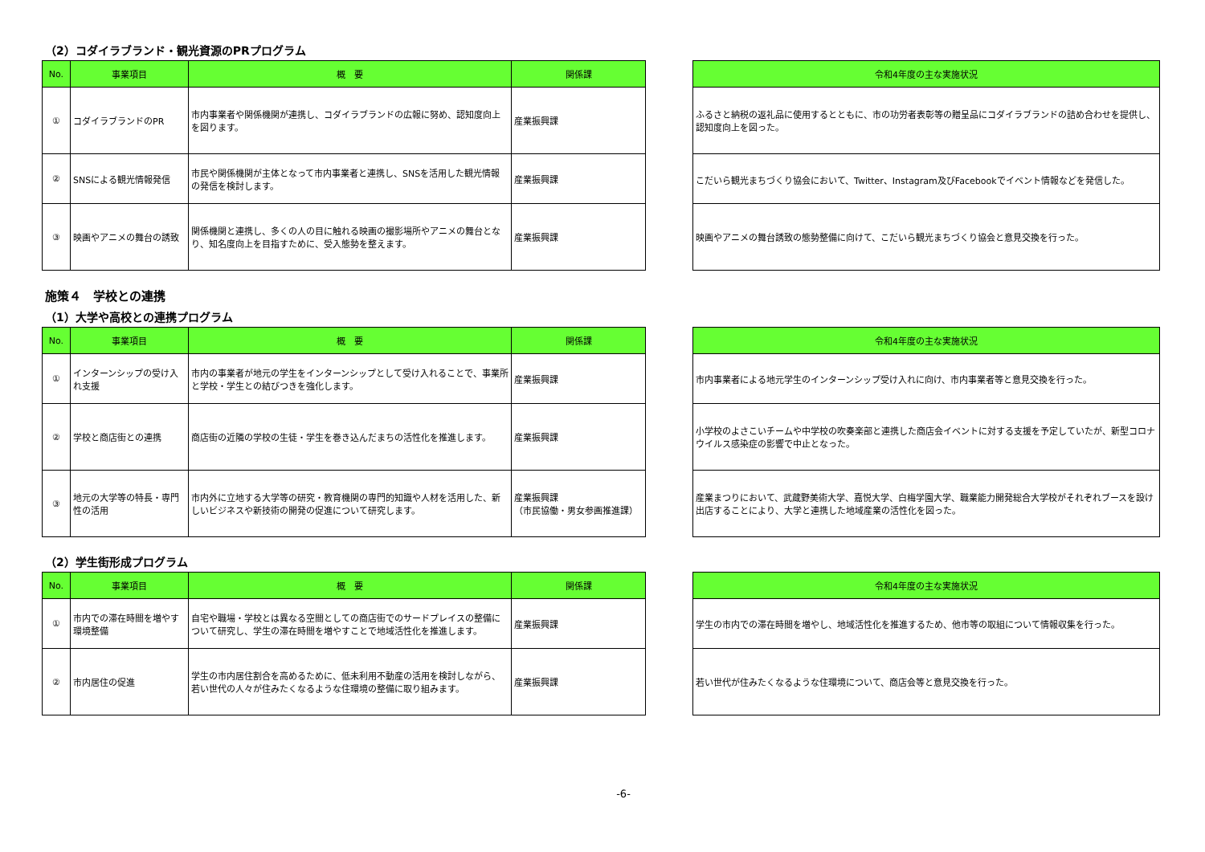（2）コダイラブランド・観光資源のPRプログラム
| No. | 事業項目 | 概 要 | 関係課 |
| --- | --- | --- | --- |
| ① | コダイラブランドのPR | 市内事業者や関係機関が連携し、コダイラブランドの広報に努め、認知度向上を図ります。 | 産業振興課 |
| ② | SNSによる観光情報発信 | 市民や関係機関が主体となって市内事業者と連携し、SNSを活用した観光情報の発信を検討します。 | 産業振興課 |
| ③ | 映画やアニメの舞台の誘致 | 関係機関と連携し、多くの人の目に触れる映画の撮影場所やアニメの舞台となり、知名度向上を目指すために、受入態勢を整えます。 | 産業振興課 |
| 令和4年度の主な実施状況 |
| --- |
| ふるさと納税の返礼品に使用するとともに、市の功労者表彰等の贈呈品にコダイラブランドの詰め合わせを提供し、認知度向上を図った。 |
| こだいら観光まちづくり協会において、Twitter、Instagram及びFacebookでイベント情報などを発信した。 |
| 映画やアニメの舞台誘致の態勢整備に向けて、こだいら観光まちづくり協会と意見交換を行った。 |
施策４　学校との連携
（1）大学や高校との連携プログラム
| No. | 事業項目 | 概 要 | 関係課 |
| --- | --- | --- | --- |
| ① | インターンシップの受け入れ支援 | 市内の事業者が地元の学生をインターンシップとして受け入れることで、事業所と学校・学生との結びつきを強化します。 | 産業振興課 |
| ② | 学校と商店街との連携 | 商店街の近隣の学校の生徒・学生を巻き込んだまちの活性化を推進します。 | 産業振興課 |
| ③ | 地元の大学等の特長・専門性の活用 | 市内外に立地する大学等の研究・教育機関の専門的知識や人材を活用した、新しいビジネスや新技術の開発の促進について研究します。 | 産業振興課 （市民協働・男女参画推進課） |
| 令和4年度の主な実施状況 |
| --- |
| 市内事業者による地元学生のインターンシップ受け入れに向け、市内事業者等と意見交換を行った。 |
| 小学校のよさこいチームや中学校の吹奏楽部と連携した商店会イベントに対する支援を予定していたが、新型コロナウイルス感染症の影響で中止となった。 |
| 産業まつりにおいて、武蔵野美術大学、嘉悦大学、白梅学園大学、職業能力開発総合大学校がそれぞれブースを設け出店することにより、大学と連携した地域産業の活性化を図った。 |
（2）学生街形成プログラム
| No. | 事業項目 | 概 要 | 関係課 |
| --- | --- | --- | --- |
| ① | 市内での滞在時間を増やす環境整備 | 自宅や職場・学校とは異なる空間としての商店街でのサードプレイスの整備について研究し、学生の滞在時間を増やすことで地域活性化を推進します。 | 産業振興課 |
| ② | 市内居住の促進 | 学生の市内居住割合を高めるために、低未利用不動産の活用を検討しながら、若い世代の人々が住みたくなるような住環境の整備に取り組みます。 | 産業振興課 |
| 令和4年度の主な実施状況 |
| --- |
| 学生の市内での滞在時間を増やし、地域活性化を推進するため、他市等の取組について情報収集を行った。 |
| 若い世代が住みたくなるような住環境について、商店会等と意見交換を行った。 |
-6-